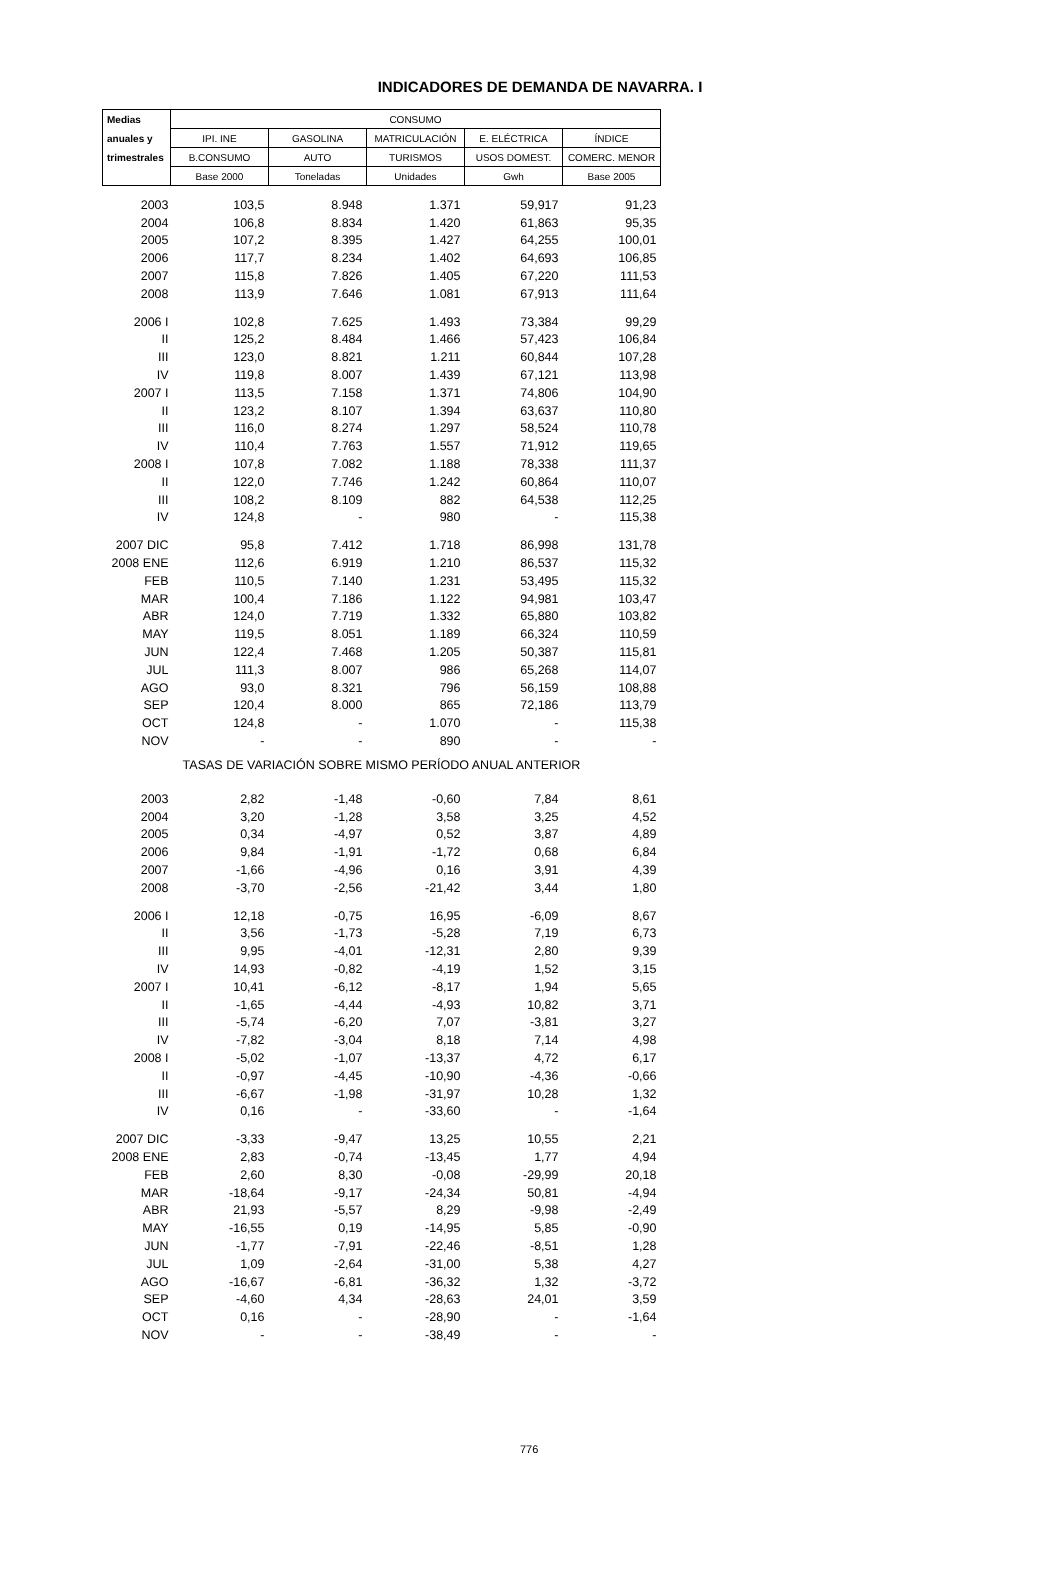INDICADORES DE DEMANDA DE NAVARRA. I
| Medias | CONSUMO | | | | |
| --- | --- | --- | --- | --- | --- |
| anuales y | IPI. INE | GASOLINA | MATRICULACIÓN | E. ELÉCTRICA | ÍNDICE |
| trimestrales | B.CONSUMO | AUTO | TURISMOS | USOS DOMEST. | COMERC. MENOR |
| | Base 2000 | Toneladas | Unidades | Gwh | Base 2005 |
| 2003 | 103,5 | 8.948 | 1.371 | 59,917 | 91,23 |
| 2004 | 106,8 | 8.834 | 1.420 | 61,863 | 95,35 |
| 2005 | 107,2 | 8.395 | 1.427 | 64,255 | 100,01 |
| 2006 | 117,7 | 8.234 | 1.402 | 64,693 | 106,85 |
| 2007 | 115,8 | 7.826 | 1.405 | 67,220 | 111,53 |
| 2008 | 113,9 | 7.646 | 1.081 | 67,913 | 111,64 |
| 2006 I | 102,8 | 7.625 | 1.493 | 73,384 | 99,29 |
| II | 125,2 | 8.484 | 1.466 | 57,423 | 106,84 |
| III | 123,0 | 8.821 | 1.211 | 60,844 | 107,28 |
| IV | 119,8 | 8.007 | 1.439 | 67,121 | 113,98 |
| 2007 I | 113,5 | 7.158 | 1.371 | 74,806 | 104,90 |
| II | 123,2 | 8.107 | 1.394 | 63,637 | 110,80 |
| III | 116,0 | 8.274 | 1.297 | 58,524 | 110,78 |
| IV | 110,4 | 7.763 | 1.557 | 71,912 | 119,65 |
| 2008 I | 107,8 | 7.082 | 1.188 | 78,338 | 111,37 |
| II | 122,0 | 7.746 | 1.242 | 60,864 | 110,07 |
| III | 108,2 | 8.109 | 882 | 64,538 | 112,25 |
| IV | 124,8 | - | 980 | - | 115,38 |
| 2007 DIC | 95,8 | 7.412 | 1.718 | 86,998 | 131,78 |
| 2008 ENE | 112,6 | 6.919 | 1.210 | 86,537 | 115,32 |
| FEB | 110,5 | 7.140 | 1.231 | 53,495 | 115,32 |
| MAR | 100,4 | 7.186 | 1.122 | 94,981 | 103,47 |
| ABR | 124,0 | 7.719 | 1.332 | 65,880 | 103,82 |
| MAY | 119,5 | 8.051 | 1.189 | 66,324 | 110,59 |
| JUN | 122,4 | 7.468 | 1.205 | 50,387 | 115,81 |
| JUL | 111,3 | 8.007 | 986 | 65,268 | 114,07 |
| AGO | 93,0 | 8.321 | 796 | 56,159 | 108,88 |
| SEP | 120,4 | 8.000 | 865 | 72,186 | 113,79 |
| OCT | 124,8 | - | 1.070 | - | 115,38 |
| NOV | - | - | 890 | - | - |
| TASAS DE VARIACIÓN SOBRE MISMO PERÍODO ANUAL ANTERIOR | | | | | |
| 2003 | 2,82 | -1,48 | -0,60 | 7,84 | 8,61 |
| 2004 | 3,20 | -1,28 | 3,58 | 3,25 | 4,52 |
| 2005 | 0,34 | -4,97 | 0,52 | 3,87 | 4,89 |
| 2006 | 9,84 | -1,91 | -1,72 | 0,68 | 6,84 |
| 2007 | -1,66 | -4,96 | 0,16 | 3,91 | 4,39 |
| 2008 | -3,70 | -2,56 | -21,42 | 3,44 | 1,80 |
| 2006 I | 12,18 | -0,75 | 16,95 | -6,09 | 8,67 |
| II | 3,56 | -1,73 | -5,28 | 7,19 | 6,73 |
| III | 9,95 | -4,01 | -12,31 | 2,80 | 9,39 |
| IV | 14,93 | -0,82 | -4,19 | 1,52 | 3,15 |
| 2007 I | 10,41 | -6,12 | -8,17 | 1,94 | 5,65 |
| II | -1,65 | -4,44 | -4,93 | 10,82 | 3,71 |
| III | -5,74 | -6,20 | 7,07 | -3,81 | 3,27 |
| IV | -7,82 | -3,04 | 8,18 | 7,14 | 4,98 |
| 2008 I | -5,02 | -1,07 | -13,37 | 4,72 | 6,17 |
| II | -0,97 | -4,45 | -10,90 | -4,36 | -0,66 |
| III | -6,67 | -1,98 | -31,97 | 10,28 | 1,32 |
| IV | 0,16 | - | -33,60 | - | -1,64 |
| 2007 DIC | -3,33 | -9,47 | 13,25 | 10,55 | 2,21 |
| 2008 ENE | 2,83 | -0,74 | -13,45 | 1,77 | 4,94 |
| FEB | 2,60 | 8,30 | -0,08 | -29,99 | 20,18 |
| MAR | -18,64 | -9,17 | -24,34 | 50,81 | -4,94 |
| ABR | 21,93 | -5,57 | 8,29 | -9,98 | -2,49 |
| MAY | -16,55 | 0,19 | -14,95 | 5,85 | -0,90 |
| JUN | -1,77 | -7,91 | -22,46 | -8,51 | 1,28 |
| JUL | 1,09 | -2,64 | -31,00 | 5,38 | 4,27 |
| AGO | -16,67 | -6,81 | -36,32 | 1,32 | -3,72 |
| SEP | -4,60 | 4,34 | -28,63 | 24,01 | 3,59 |
| OCT | 0,16 | - | -28,90 | - | -1,64 |
| NOV | - | - | -38,49 | - | - |
776